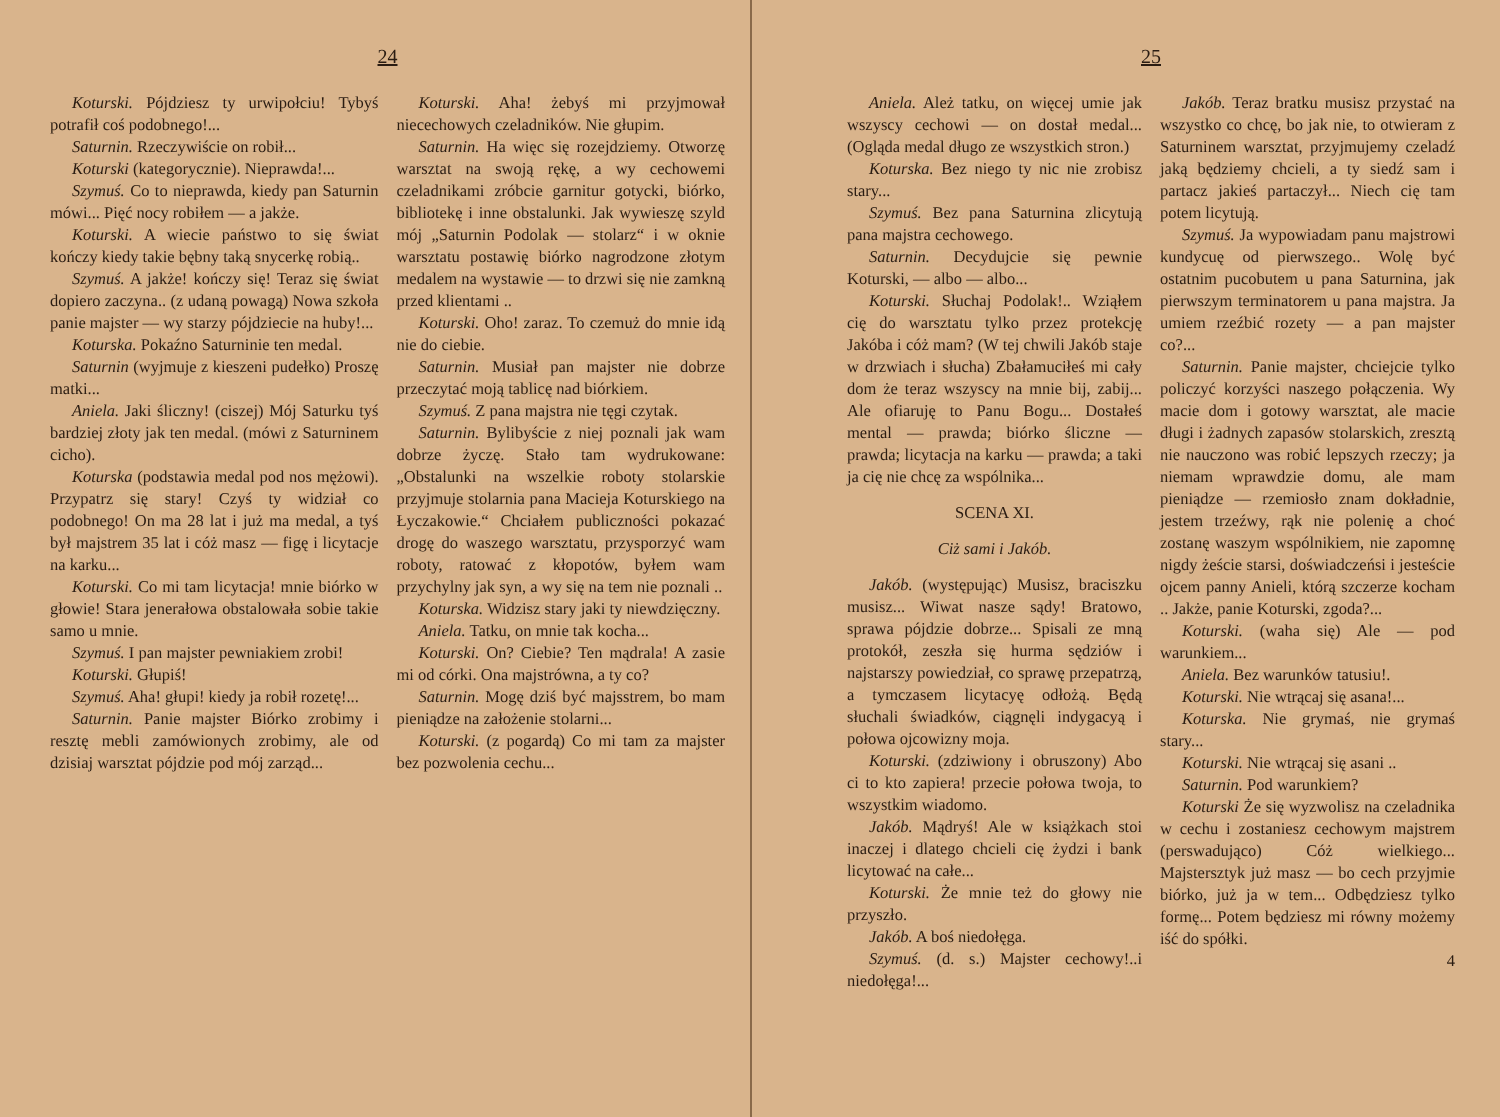24
Koturski. Pójdziesz ty urwipołciu! Tybyś potrafił coś podobnego!...
Saturnin. Rzeczywiście on robił...
Koturski (kategorycznie). Nieprawda!...
Szymuś. Co to nieprawda, kiedy pan Saturnin mówi... Pięć nocy robiłem — a jakże.
Koturski. A wiecie państwo to się świat kończy kiedy takie bębny taką snycerkę robią..
Szymuś. A jakże! kończy się! Teraz się świat dopiero zaczyna.. (z udaną powagą) Nowa szkoła panie majster — wy starzy pójdziecie na huby!...
Koturska. Pokaźno Saturninie ten medal.
Saturnin (wyjmuje z kieszeni pudełko) Proszę matki...
Aniela. Jaki śliczny! (ciszej) Mój Saturku tyś bardziej złoty jak ten medal. (mówi z Saturninem cicho).
Koturska (podstawia medal pod nos mężowi). Przypatrz się stary! Czyś ty widział co podobnego! On ma 28 lat i już ma medal, a tyś był majstrem 35 lat i cóż masz — figę i licytacje na karku...
Koturski. Co mi tam licytacja! mnie biórko w głowie! Stara jenerałowa obstalowała sobie takie samo u mnie.
Szymuś. I pan majster pewniakiem zrobi!
Koturski. Głupiś!
Szymuś. Aha! głupi! kiedy ja robił rozetę!...
Saturnin. Panie majster Biórko zrobimy i resztę mebli zamówionych zrobimy, ale od dzisiaj warsztat pójdzie pod mój zarząd...
Koturski. Aha! żebyś mi przyjmował niecechowych czeladników. Nie głupim.
Saturnin. Ha więc się rozejdziemy. Otworzę warsztat na swoją rękę, a wy cechowemi czeladnikami zróbcie garnitur gotycki, biórko, bibliotekę i inne obstalunki. Jak wywieszę szyld mój „Saturnin Podolak — stolarz“ i w oknie warsztatu postawię biórko nagrodzone złotym medalem na wystawie — to drzwi się nie zamkną przed klientami ..
Koturski. Oho! zaraz. To czemuż do mnie idą nie do ciebie.
Saturnin. Musiał pan majster nie dobrze przeczytać moją tablicę nad biórkiem.
Szymuś. Z pana majstra nie tęgi czytak.
Saturnin. Bylibyście z niej poznali jak wam dobrze życzę. Stało tam wydrukowane: „Obstalunki na wszelkie roboty stolarskie przyjmuje stolarnia pana Macieja Koturskiego na Łyczakowie.“ Chciałem publiczności pokazać drogę do waszego warsztatu, przysporzyć wam roboty, ratować z kłopotów, byłem wam przychylny jak syn, a wy się na tem nie poznali ..
Koturska. Widzisz stary jaki ty niewdzięczny.
Aniela. Tatku, on mnie tak kocha...
Koturski. On? Ciebie? Ten mądrala! A zasie mi od córki. Ona majstrówna, a ty co?
Saturnin. Mogę dziś być majsstrem, bo mam pieniądze na założenie stolarni...
Koturski. (z pogardą) Co mi tam za majster bez pozwolenia cechu...
25
Aniela. Ależ tatku, on więcej umie jak wszyscy cechowi — on dostał medal... (Ogląda medal długo ze wszystkich stron.)
Koturska. Bez niego ty nic nie zrobisz stary...
Szymuś. Bez pana Saturnina zlicytują pana majstra cechowego.
Saturnin. Decydujcie się pewnie Koturski, — albo — albo...
Koturski. Słuchaj Podolak!.. Wziąłem cię do warsztatu tylko przez protekcję Jakóba i cóż mam? (W tej chwili Jakób staje w drzwiach i słucha) Zbałamuciłeś mi cały dom że teraz wszyscy na mnie bij, zabij... Ale ofiaruję to Panu Bogu... Dostałeś mental — prawda; biórko śliczne — prawda; licytacja na karku — prawda; a taki ja cię nie chcę za wspólnika...
SCENA XI.
Ciż sami i Jakób.
Jakób. (występując) Musisz, braciszku musisz... Wiwat nasze sądy! Bratowo, sprawa pójdzie dobrze... Spisali ze mną protokół, zeszła się hurma sędziów i najstarszy powiedział, co sprawę przepatrzą, a tymczasem licytacyę odłożą. Będą słuchali świadków, ciągnęli indygacyą i połowa ojcowizny moja.
Koturski. (zdziwiony i obruszony) Abo ci to kto zapiera! przecie połowa twoja, to wszystkim wiadomo.
Jakób. Mądryś! Ale w książkach stoi inaczej i dlatego chcieli cię żydzi i bank licytować na całe...
Koturski. Że mnie też do głowy nie przyszło.
Jakób. A boś niedołęga.
Szymuś. (d. s.) Majster cechowy!..i niedołęga!...
Jakób. Teraz bratku musisz przystać na wszystko co chcę, bo jak nie, to otwieram z Saturninem warsztat, przyjmujemy czeladź jaką będziemy chcieli, a ty siedź sam i partacz jakieś partaczył... Niech cię tam potem licytują.
Szymuś. Ja wypowiadam panu majstrowi kundycuę od pierwszego.. Wolę być ostatnim pucobutem u pana Saturnina, jak pierwszym terminatorem u pana majstra. Ja umiem rzeźbić rozety — a pan majster co?...
Saturnin. Panie majster, chciejcie tylko policzyć korzyści naszego połączenia. Wy macie dom i gotowy warsztat, ale macie długi i żadnych zapasów stolarskich, zresztą nie nauczono was robić lepszych rzeczy; ja niemam wprawdzie domu, ale mam pieniądze — rzemiosło znam dokładnie, jestem trzeźwy, rąk nie polenię a choć zostanę waszym wspólnikiem, nie zapomnę nigdy żeście starsi, doświadczeńsi i jesteście ojcem panny Anieli, którą szczerze kocham .. Jakże, panie Koturski, zgoda?...
Koturski. (waha się) Ale — pod warunkiem...
Aniela. Bez warunków tatusiu!.
Koturski. Nie wtrącaj się asana!...
Koturska. Nie grymaś, nie grymaś stary...
Koturski. Nie wtrącaj się asani ..
Saturnin. Pod warunkiem?
Koturski Że się wyzwolisz na czeladnika w cechu i zostaniesz cechowym majstrem (perswadująco) Cóż wielkiego... Majstersztyk już masz — bo cech przyjmie biórko, już ja w tem... Odbędziesz tylko formę... Potem będziesz mi równy możemy iść do spółki.
4